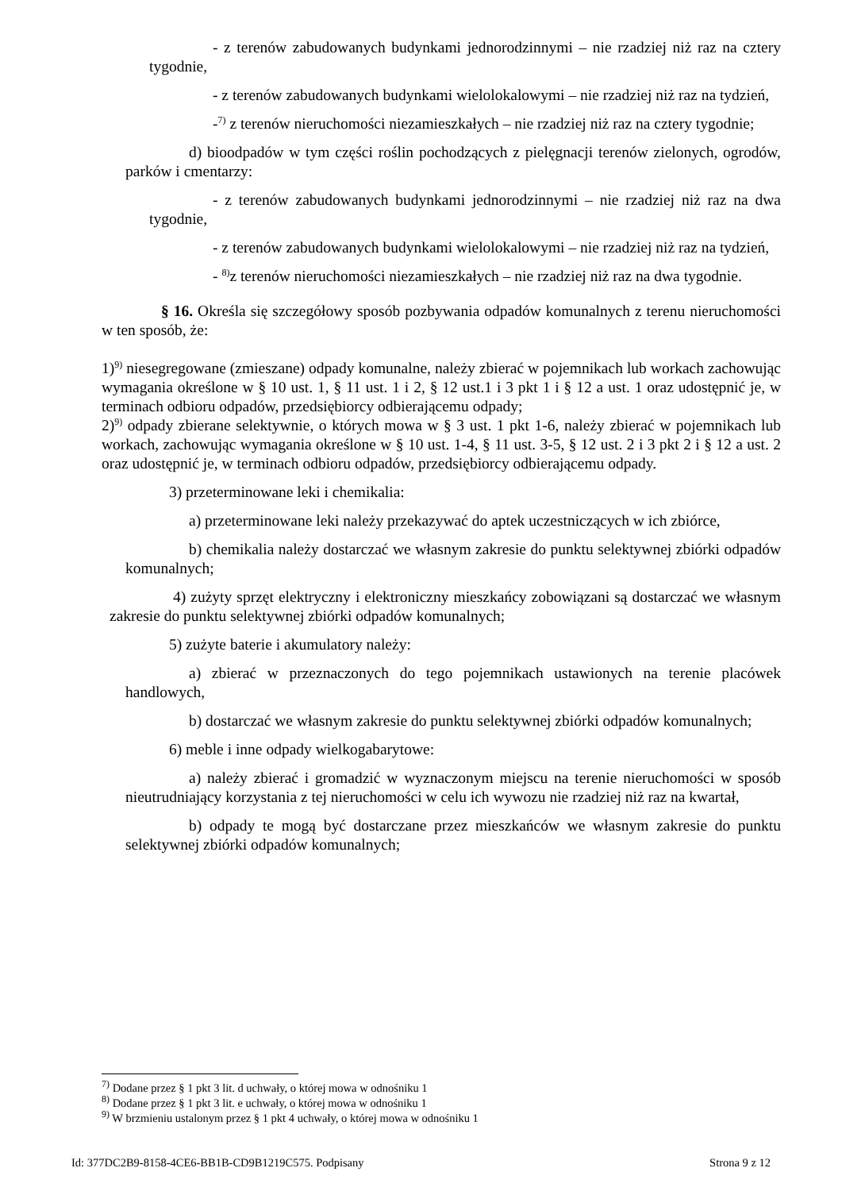- z terenów zabudowanych budynkami jednorodzinnymi – nie rzadziej niż raz na cztery tygodnie,
- z terenów zabudowanych budynkami wielolokalowymi – nie rzadziej niż raz na tydzień,
-<sup>7)</sup> z terenów nieruchomości niezamieszkałych – nie rzadziej niż raz na cztery tygodnie;
d) bioodpadów w tym części roślin pochodzących z pielęgnacji terenów zielonych, ogrodów, parków i cmentarzy:
- z terenów zabudowanych budynkami jednorodzinnymi – nie rzadziej niż raz na dwa tygodnie,
- z terenów zabudowanych budynkami wielolokalowymi – nie rzadziej niż raz na tydzień,
- <sup>8)</sup>z terenów nieruchomości niezamieszkałych – nie rzadziej niż raz na dwa tygodnie.
§ 16. Określa się szczegółowy sposób pozbywania odpadów komunalnych z terenu nieruchomości w ten sposób, że:
1)<sup>9)</sup> niesegregowane (zmieszane) odpady komunalne, należy zbierać w pojemnikach lub workach zachowując wymagania określone w § 10 ust. 1, § 11 ust. 1 i 2, § 12 ust.1 i 3 pkt 1 i § 12 a ust. 1 oraz udostępnić je, w terminach odbioru odpadów, przedsiębiorcy odbierającemu odpady;
2)<sup>9)</sup> odpady zbierane selektywnie, o których mowa w § 3 ust. 1 pkt 1-6, należy zbierać w pojemnikach lub workach, zachowując wymagania określone w § 10 ust. 1-4, § 11 ust. 3-5, § 12 ust. 2 i 3 pkt 2 i § 12 a ust. 2 oraz udostępnić je, w terminach odbioru odpadów, przedsiębiorcy odbierającemu odpady.
3) przeterminowane leki i chemikalia:
a) przeterminowane leki należy przekazywać do aptek uczestniczących w ich zbiórce,
b) chemikalia należy dostarczać we własnym zakresie do punktu selektywnej zbiórki odpadów komunalnych;
4) zużyty sprzęt elektryczny i elektroniczny mieszkańcy zobowiązani są dostarczać we własnym zakresie do punktu selektywnej zbiórki odpadów komunalnych;
5) zużyte baterie i akumulatory należy:
a) zbierać w przeznaczonych do tego pojemnikach ustawionych na terenie placówek handlowych,
b) dostarczać we własnym zakresie do punktu selektywnej zbiórki odpadów komunalnych;
6) meble i inne odpady wielkogabarytowe:
a) należy zbierać i gromadzić w wyznaczonym miejscu na terenie nieruchomości w sposób nieutrudniający korzystania z tej nieruchomości w celu ich wywozu nie rzadziej niż raz na kwartał,
b) odpady te mogą być dostarczane przez mieszkańców we własnym zakresie do punktu selektywnej zbiórki odpadów komunalnych;
<sup>7)</sup> Dodane przez § 1 pkt 3 lit. d uchwały, o której mowa w odnośniku 1
<sup>8)</sup> Dodane przez § 1 pkt 3 lit. e uchwały, o której mowa w odnośniku 1
<sup>9)</sup> W brzmieniu ustalonym przez § 1 pkt 4 uchwały, o której mowa w odnośniku 1
Id: 377DC2B9-8158-4CE6-BB1B-CD9B1219C575. Podpisany Strona 9 z 12